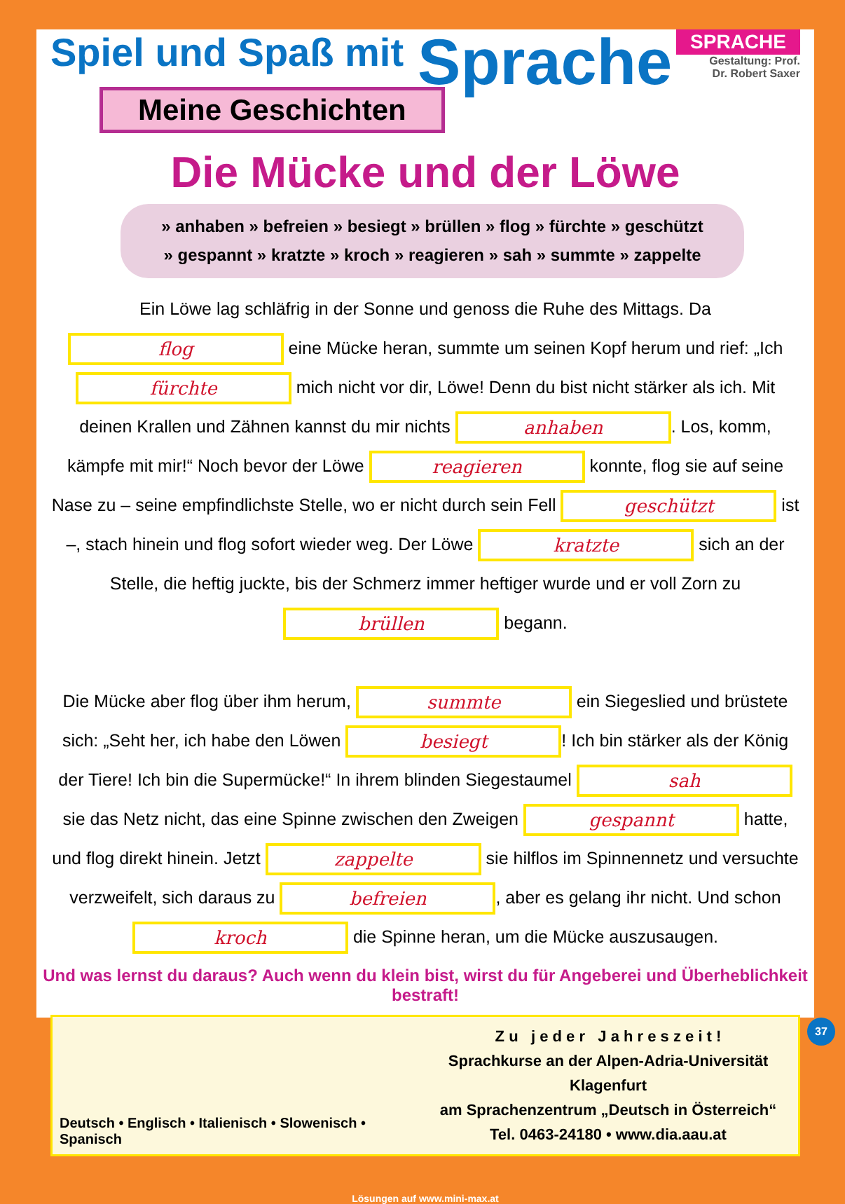Spiel und Spaß mit
Sprache
SPRACHE
Gestaltung: Prof.
Dr. Robert Saxer
Meine Geschichten
Die Mücke und der Löwe
» anhaben » befreien » besiegt » brüllen » flog » fürchte » geschützt
» gespannt » kratzte » kroch » reagieren » sah » summte » zappelte
Ein Löwe lag schläfrig in der Sonne und genoss die Ruhe des Mittags. Da flog eine Mücke heran, summte um seinen Kopf herum und rief: „Ich fürchte mich nicht vor dir, Löwe! Denn du bist nicht stärker als ich. Mit deinen Krallen und Zähnen kannst du mir nichts anhaben. Los, komm, kämpfe mit mir!“ Noch bevor der Löwe reagieren konnte, flog sie auf seine Nase zu – seine empfindlichste Stelle, wo er nicht durch sein Fell geschützt ist –, stach hinein und flog sofort wieder weg. Der Löwe kratzte sich an der Stelle, die heftig juckte, bis der Schmerz immer heftiger wurde und er voll Zorn zu brüllen begann.
Die Mücke aber flog über ihm herum, summte ein Siegeslied und brüstete sich: „Seht her, ich habe den Löwen besiegt! Ich bin stärker als der König der Tiere! Ich bin die Supermücke!“ In ihrem blinden Siegestaumel sah sie das Netz nicht, das eine Spinne zwischen den Zweigen gespannt hatte, und flog direkt hinein. Jetzt zappelte sie hilflos im Spinnennetz und versuchte verzweifelt, sich daraus zu befreien, aber es gelang ihr nicht. Und schon kroch die Spinne heran, um die Mücke auszusaugen.
Und was lernst du daraus? Auch wenn du klein bist, wirst du für Angeberei und Überheblichkeit bestraft!
Deutsch • Englisch • Italienisch • Slowenisch • Spanisch
Z u j e d e r J a h r e s z e i t !
Sprachkurse an der Alpen-Adria-Universität Klagenfurt
am Sprachenzentrum „Deutsch in Österreich“
Tel. 0463-24180 • www.dia.aau.at
Lösungen auf www.mini-max.at
37